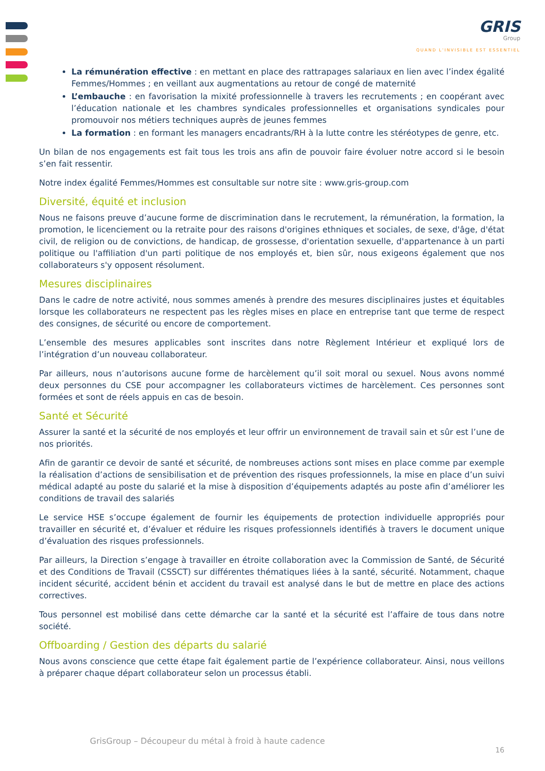GRIS
Group
QUAND L'INVISIBLE EST ESSENTIEL
La rémunération effective : en mettant en place des rattrapages salariaux en lien avec l’index égalité Femmes/Hommes ; en veillant aux augmentations au retour de congé de maternité
L’embauche : en favorisation la mixité professionnelle à travers les recrutements ; en coopérant avec l’éducation nationale et les chambres syndicales professionnelles et organisations syndicales pour promouvoir nos métiers techniques auprès de jeunes femmes
La formation : en formant les managers encadrants/RH à la lutte contre les stéréotypes de genre, etc.
Un bilan de nos engagements est fait tous les trois ans afin de pouvoir faire évoluer notre accord si le besoin s’en fait ressentir.
Notre index égalité Femmes/Hommes est consultable sur notre site : www.gris-group.com
Diversité, équité et inclusion
Nous ne faisons preuve d’aucune forme de discrimination dans le recrutement, la rémunération, la formation, la promotion, le licenciement ou la retraite pour des raisons d'origines ethniques et sociales, de sexe, d'âge, d'état civil, de religion ou de convictions, de handicap, de grossesse, d'orientation sexuelle, d'appartenance à un parti politique ou l'affiliation d'un parti politique de nos employés et, bien sûr, nous exigeons également que nos collaborateurs s'y opposent résolument.
Mesures disciplinaires
Dans le cadre de notre activité, nous sommes amenés à prendre des mesures disciplinaires justes et équitables lorsque les collaborateurs ne respectent pas les règles mises en place en entreprise tant que terme de respect des consignes, de sécurité ou encore de comportement.
L’ensemble des mesures applicables sont inscrites dans notre Règlement Intérieur et expliqué lors de l’intégration d’un nouveau collaborateur.
Par ailleurs, nous n’autorisons aucune forme de harcèlement qu’il soit moral ou sexuel. Nous avons nommé deux personnes du CSE pour accompagner les collaborateurs victimes de harcèlement. Ces personnes sont formées et sont de réels appuis en cas de besoin.
Santé et Sécurité
Assurer la santé et la sécurité de nos employés et leur offrir un environnement de travail sain et sûr est l’une de nos priorités.
Afin de garantir ce devoir de santé et sécurité, de nombreuses actions sont mises en place comme par exemple la réalisation d’actions de sensibilisation et de prévention des risques professionnels, la mise en place d’un suivi médical adapté au poste du salarié et la mise à disposition d’équipements adaptés au poste afin d’améliorer les conditions de travail des salariés
Le service HSE s’occupe également de fournir les équipements de protection individuelle appropriés pour travailler en sécurité et, d’évaluer et réduire les risques professionnels identifiés à travers le document unique d’évaluation des risques professionnels.
Par ailleurs, la Direction s’engage à travailler en étroite collaboration avec la Commission de Santé, de Sécurité et des Conditions de Travail (CSSCT) sur différentes thématiques liées à la santé, sécurité. Notamment, chaque incident sécurité, accident bénin et accident du travail est analysé dans le but de mettre en place des actions correctives.
Tous personnel est mobilisé dans cette démarche car la santé et la sécurité est l’affaire de tous dans notre société.
Offboarding / Gestion des départs du salarié
Nous avons conscience que cette étape fait également partie de l’expérience collaborateur. Ainsi, nous veillons à préparer chaque départ collaborateur selon un processus établi.
GrisGroup – Découpeur du métal à froid à haute cadence
16